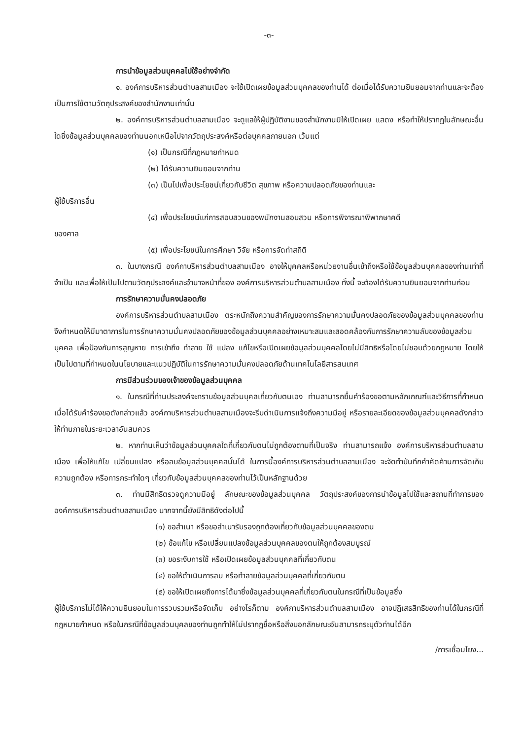-๓-
การนำข้อมูลส่วนบุคคลไปใช้อย่างจำกัด
๑. องค์การบริหารส่วนตำบลสามเมือง จะใช้เปิดเผยข้อมูลส่วนบุคคลของท่านได้ ต่อเมื่อได้รับความยินยอมจากท่านและจะต้องเป็นการใช้ตามวัตถุประสงค์ของสำนักงานเท่านั้น
๒. องค์การบริหารส่วนตำบลสามเมือง จะดูแลให้ผู้ปฏิบัติงานของสำนักงานมิให้เปิดเผย แสดง หรือทำให้ปรากฏในลักษณะอื่นใดซึ่งข้อมูลส่วนบุคคลของท่านนอกเหนือไปจากวัตถุประสงค์หรือต่อบุคคลภายนอก เว้นแต่
(๑) เป็นกรณีที่กฎหมายกำหนด
(๒) ได้รับความยินยอมจากท่าน
(๓) เป็นไปเพื่อประโยชน์เกี่ยวกับชีวิต สุขภาพ หรือความปลอดภัยของท่านและ
ผู้ใช้บริการอื่น
(๔) เพื่อประโยชน์แก่การสอบสวนของพนักงานสอบสวน หรือการพิจารณาพิพากษาคดี
ของศาล
(๕) เพื่อประโยชน์ในการศึกษา วิจัย หรือการจัดทำสถิติ
๓. ในบางกรณี องค์กาบริหารส่วนตำบลสามเมือง อาจให้บุคคลหรือหน่วยงานอื่นเข้าถึงหรือใช้ข้อมูลส่วนบุคคลของท่านเท่าที่จำเป็น และเพื่อให้เป็นไปตามวัตถุประสงค์และอำนาจหน้าที่ของ องค์การบริหารส่วนตำบลสามเมือง ทั้งนี้ จะต้องได้รับความยินยอมจากท่านก่อน
การรักษาความมั่นคงปลอดภัย
องค์การบริหารส่วนตำบลสามเมือง ตระหนักถึงความสำคัญของการรักษาความมั่นคงปลอดภัยของข้อมูลส่วนบุคคลของท่าน จึงกำหนดให้มีมาตาการในการรักษาความมั่นคงปลอดภัยของข้อมูลส่วนบุคคลอย่างเหมาะสมและสอดคล้องกับการรักษาความลับของข้อมูลส่วนบุคคล เพื่อป้องกันการสูญหาย การเข้าถึง ทำลาย ใช้ แปลง แก้ไขหรือเปิดเผยข้อมูลส่วนบุคคลโดยไม่มีสิทธิหรือโดยไม่ชอบด้วยกฎหมาย โดยให้เป็นไปตามที่กำหนดในนโยบายและแนวปฏิบัติในการรักษาความมั่นคงปลอดภัยด้านเทคโนโลยีสารสนเทศ
การมีส่วนร่วมของเจ้าของข้อมูลส่วนบุคคล
๑. ในกรณีที่ท่านประสงค์จะทราบข้อมูลส่วนบุคลเกี่ยวกับตนเอง ท่านสามารถยื่นคำร้องขอตามหลักเกณฑ์และวิธีการที่กำหนด เมื่อได้รับคำร้องขอดังกล่าวแล้ว องค์กาบริหารส่วนตำบลสามเมืองจะรีบดำเนินการแจ้งถึงความมีอยู่ หรือรายละเอียดของข้อมูลส่วนบุคคลดังกล่าวให้ท่านภายในระยะเวลาอันสมควร
๒. หากท่านเห็นว่าข้อมูลส่วนบุคคลใดที่เกี่ยวกับตนไม่ถูกต้องตามที่เป็นจริง ท่านสามารถแจ้ง องค์การบริหารส่วนตำบลสามเมือง เพื่อให้แก้ไข เปลี่ยนแปลง หรือลบข้อมูลส่วนบุคคลนั้นได้ ในการนี้องค์การบริหารส่วนตำบลสามเมือง จะจัดทำบันทึกคำคัดค้านการจัดเก็บ ความถูกต้อง หรือการกระทำใดๆ เกี่ยวกับข้อมูลส่วนบุคคลของท่านไว้เป็นหลักฐานด้วย
๓. ท่านมีสิทธิตรวจดูความมีอยู่ ลักษณะของข้อมูลส่วนบุคคล วัตถุประสงค์ของการนำข้อมูลไปใช้และสถานที่ทำการของ องค์การบริหารส่วนตำบลสามเมือง นากจากนี้ยังมีสิทธิดังต่อไปนี้
(๑) ขอสำเนา หรือขอสำเนารับรองถูกต้องเกี่ยวกับข้อมูลส่วนบุคคลของตน
(๒) ข้อแก้ไข หรือเปลี่ยนแปลงข้อมูลส่วนบุคคลของตนให้ถูกต้องสมบูรณ์
(๓) ขอระงับการใช้ หรือเปิดเผยข้อมูลส่วนบุคคลที่เกี่ยวกับตน
(๔) ขอให้ดำเนินการลบ หรือทำลายข้อมูลส่วนบุคคลที่เกี่ยวกับตน
(๕) ขอให้เปิดเผยถึงการได้มาซึ่งข้อมูลส่วนบุคคลที่เกี่ยวกับตนในกรณีที่เป็นข้อมูลซึ่ง
ผู้ใช้บริการไม่ได้ให้ความยินยอมในการรวบรวมหรือจัดเก็บ อย่างไรก็ตาม องค์กาบริหารส่วนตำบลสามเมือง อาจปฏิเสธสิทธิของท่านได้ในกรณีที่กฎหมายกำหนด หรือในกรณีที่ข้อมูลส่วนบุคลของท่านถูกทำให้ไม่ปรากฏชื่อหรือสิ่งบอกลักษณะอันสามารถระบุตัวท่านได้อีก
/การเชื่อมโยง...